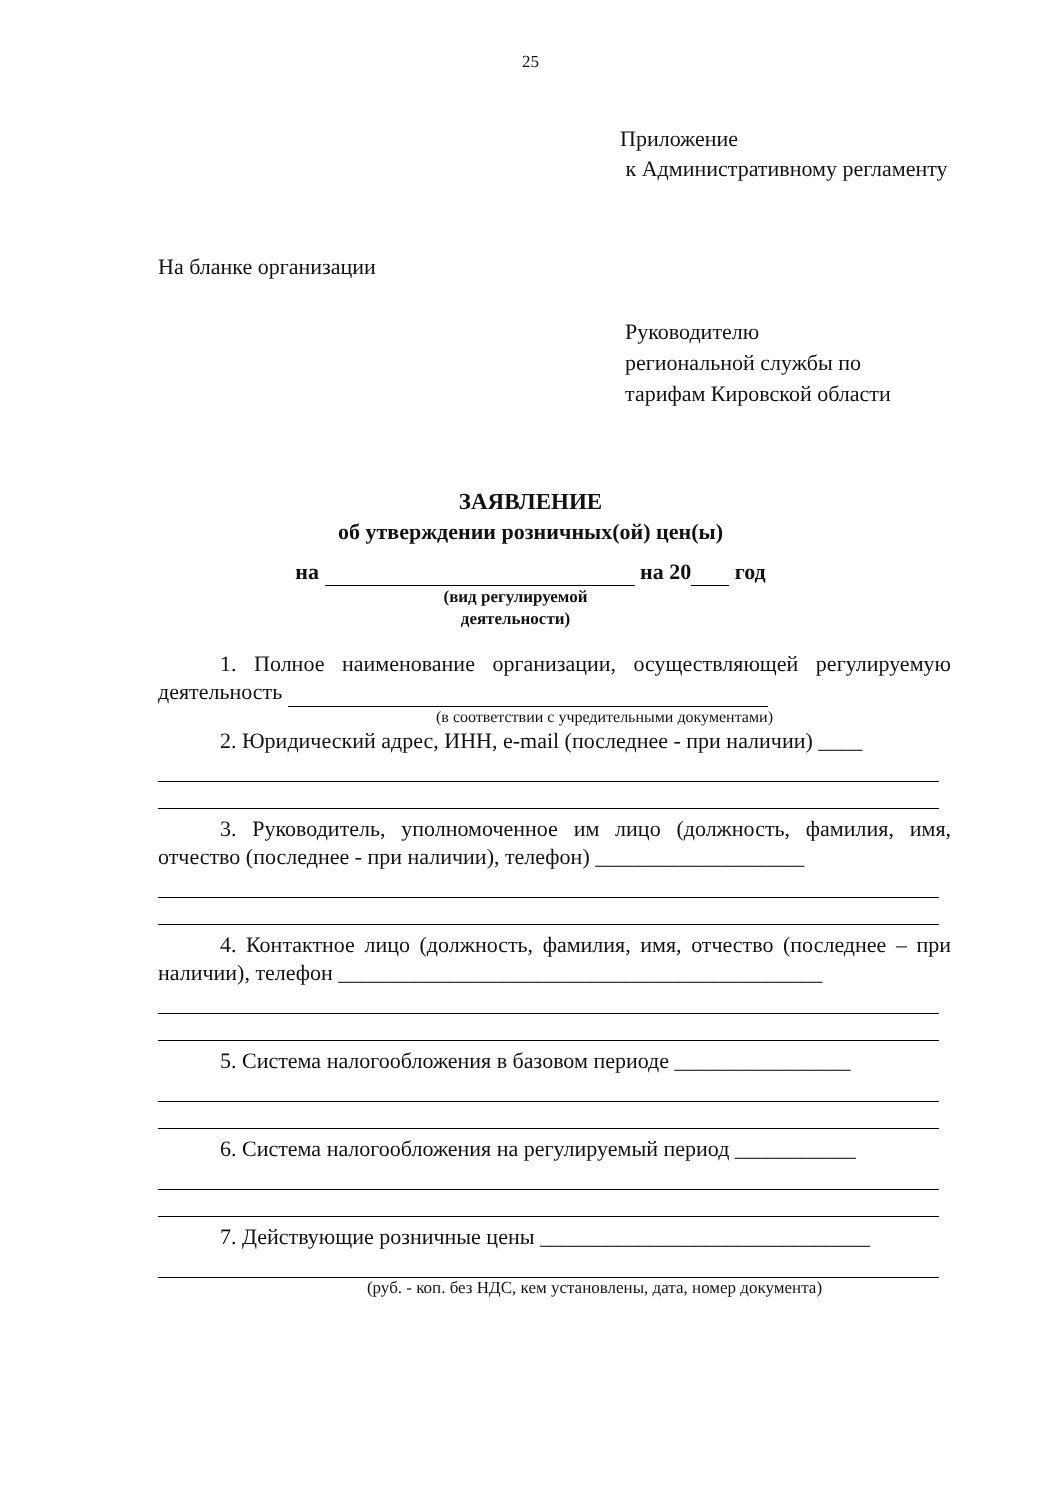25
Приложение
к Административному регламенту
На бланке организации
Руководителю
региональной службы по
тарифам Кировской области
ЗАЯВЛЕНИЕ
об утверждении розничных(ой) цен(ы)
на на 20 год
(вид регулируемой
деятельности)
1. Полное наименование организации, осуществляющей регулируемую деятельность
(в соответствии с учредительными документами)
2. Юридический адрес, ИНН, e-mail (последнее - при наличии) ____
3. Руководитель, уполномоченное им лицо (должность, фамилия, имя, отчество (последнее - при наличии), телефон) ___________________
4. Контактное лицо (должность, фамилия, имя, отчество (последнее – при наличии), телефон ____________________________________________
5. Система налогообложения в базовом периоде ________________
6. Система налогообложения на регулируемый период ___________
7. Действующие розничные цены ______________________________
(руб. - коп. без НДС, кем установлены, дата, номер документа)